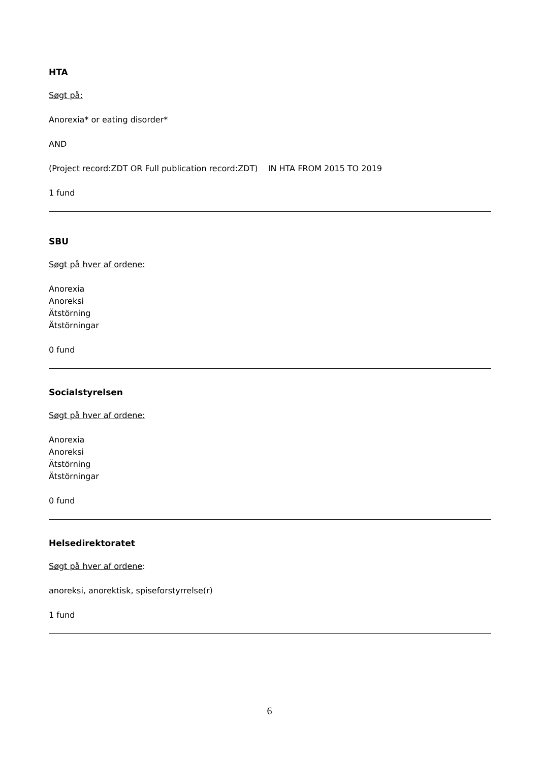HTA
Søgt på:
Anorexia* or eating disorder*
AND
(Project record:ZDT OR Full publication record:ZDT) IN HTA FROM 2015 TO 2019
1 fund
SBU
Søgt på hver af ordene:
Anorexia
Anoreksi
Ätstörning
Ätstörningar
0 fund
Socialstyrelsen
Søgt på hver af ordene:
Anorexia
Anoreksi
Ätstörning
Ätstörningar
0 fund
Helsedirektoratet
Søgt på hver af ordene:
anoreksi, anorektisk, spiseforstyrrelse(r)
1 fund
6